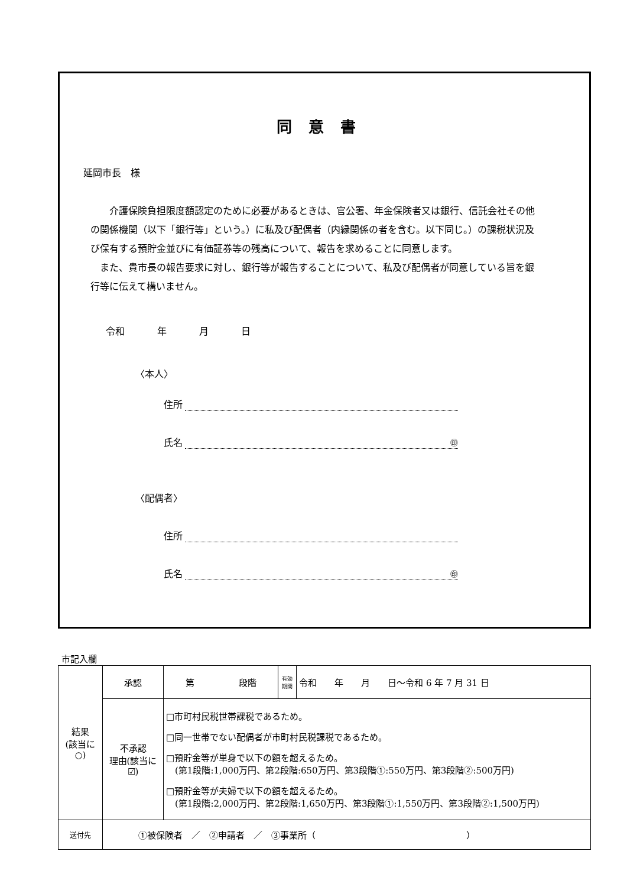同意書
延岡市長　様
　　介護保険負担限度額認定のために必要があるときは、官公署、年金保険者又は銀行、信託会社その他の関係機関（以下「銀行等」という。）に私及び配偶者（内縁関係の者を含む。以下同じ。）の課税状況及び保有する預貯金並びに有価証券等の残高について、報告を求めることに同意します。
　また、貴市長の報告要求に対し、銀行等が報告することについて、私及び配偶者が同意している旨を銀行等に伝えて構いません。
令和 年 月 日
〈本人〉
住所
氏名 ㊞
〈配偶者〉
住所
氏名 ㊞
市記入欄
| 結果 (該当に○) | 承認 | 第 段階 | 有効期間 | 令和 年 月 日～令和 6 年 7 月 31 日 |
| | 不承認 理由(該当に☑) | □市町村民税世帯課税であるため。 □同一世帯でない配偶者が市町村民税課税であるため。 □預貯金等が単身で以下の額を超えるため。 (第1段階:1,000万円、第2段階:650万円、第3段階①:550万円、第3段階②:500万円) □預貯金等が夫婦で以下の額を超えるため。 (第1段階:2,000万円、第2段階:1,650万円、第3段階①:1,550万円、第3段階②:1,500万円) | | |
| 送付先 | ①被保険者 ／ ②申請者 ／ ③事業所（ ） | | | |